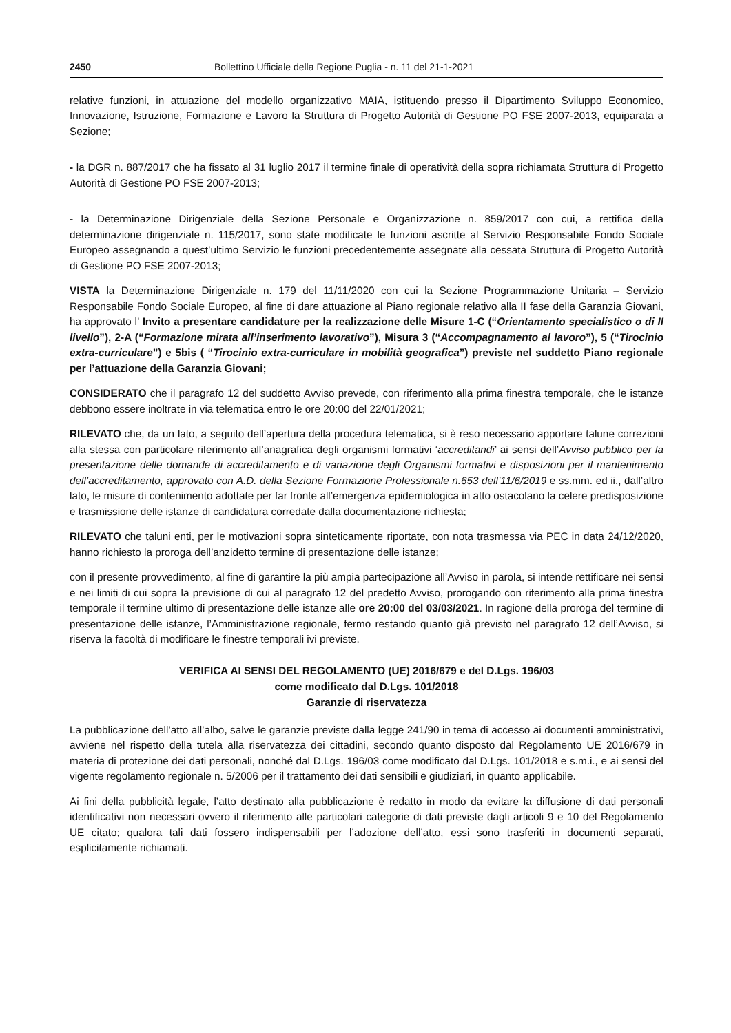2450 Bollettino Ufficiale della Regione Puglia - n. 11 del 21-1-2021
relative funzioni, in attuazione del modello organizzativo MAIA, istituendo presso il Dipartimento Sviluppo Economico, Innovazione, Istruzione, Formazione e Lavoro la Struttura di Progetto Autorità di Gestione PO FSE 2007-2013, equiparata a Sezione;
- la DGR n. 887/2017 che ha fissato al 31 luglio 2017 il termine finale di operatività della sopra richiamata Struttura di Progetto Autorità di Gestione PO FSE 2007-2013;
- la Determinazione Dirigenziale della Sezione Personale e Organizzazione n. 859/2017 con cui, a rettifica della determinazione dirigenziale n. 115/2017, sono state modificate le funzioni ascritte al Servizio Responsabile Fondo Sociale Europeo assegnando a quest’ultimo Servizio le funzioni precedentemente assegnate alla cessata Struttura di Progetto Autorità di Gestione PO FSE 2007-2013;
VISTA la Determinazione Dirigenziale n. 179 del 11/11/2020 con cui la Sezione Programmazione Unitaria – Servizio Responsabile Fondo Sociale Europeo, al fine di dare attuazione al Piano regionale relativo alla II fase della Garanzia Giovani, ha approvato l’ Invito a presentare candidature per la realizzazione delle Misure 1-C (“Orientamento specialistico o di II livello”), 2-A (“Formazione mirata all’inserimento lavorativo”), Misura 3 (“Accompagnamento al lavoro”), 5 (“Tirocinio extra-curriculare”) e 5bis ( “Tirocinio extra-curriculare in mobilità geografica”) previste nel suddetto Piano regionale per l’attuazione della Garanzia Giovani;
CONSIDERATO che il paragrafo 12 del suddetto Avviso prevede, con riferimento alla prima finestra temporale, che le istanze debbono essere inoltrate in via telematica entro le ore 20:00 del 22/01/2021;
RILEVATO che, da un lato, a seguito dell’apertura della procedura telematica, si è reso necessario apportare talune correzioni alla stessa con particolare riferimento all’anagrafica degli organismi formativi ‘accreditandi’ ai sensi dell’Avviso pubblico per la presentazione delle domande di accreditamento e di variazione degli Organismi formativi e disposizioni per il mantenimento dell’accreditamento, approvato con A.D. della Sezione Formazione Professionale n.653 dell’11/6/2019 e ss.mm. ed ii., dall’altro lato, le misure di contenimento adottate per far fronte all’emergenza epidemiologica in atto ostacolano la celere predisposizione e trasmissione delle istanze di candidatura corredate dalla documentazione richiesta;
RILEVATO che taluni enti, per le motivazioni sopra sinteticamente riportate, con nota trasmessa via PEC in data 24/12/2020, hanno richiesto la proroga dell’anzidetto termine di presentazione delle istanze;
con il presente provvedimento, al fine di garantire la più ampia partecipazione all’Avviso in parola, si intende rettificare nei sensi e nei limiti di cui sopra la previsione di cui al paragrafo 12 del predetto Avviso, prorogando con riferimento alla prima finestra temporale il termine ultimo di presentazione delle istanze alle ore 20:00 del 03/03/2021. In ragione della proroga del termine di presentazione delle istanze, l’Amministrazione regionale, fermo restando quanto già previsto nel paragrafo 12 dell’Avviso, si riserva la facoltà di modificare le finestre temporali ivi previste.
VERIFICA AI SENSI DEL REGOLAMENTO (UE) 2016/679 e del D.Lgs. 196/03
come modificato dal D.Lgs. 101/2018
Garanzie di riservatezza
La pubblicazione dell’atto all’albo, salve le garanzie previste dalla legge 241/90 in tema di accesso ai documenti amministrativi, avviene nel rispetto della tutela alla riservatezza dei cittadini, secondo quanto disposto dal Regolamento UE 2016/679 in materia di protezione dei dati personali, nonché dal D.Lgs. 196/03 come modificato dal D.Lgs. 101/2018 e s.m.i., e ai sensi del vigente regolamento regionale n. 5/2006 per il trattamento dei dati sensibili e giudiziari, in quanto applicabile.
Ai fini della pubblicità legale, l’atto destinato alla pubblicazione è redatto in modo da evitare la diffusione di dati personali identificativi non necessari ovvero il riferimento alle particolari categorie di dati previste dagli articoli 9 e 10 del Regolamento UE citato; qualora tali dati fossero indispensabili per l’adozione dell’atto, essi sono trasferiti in documenti separati, esplicitamente richiamati.